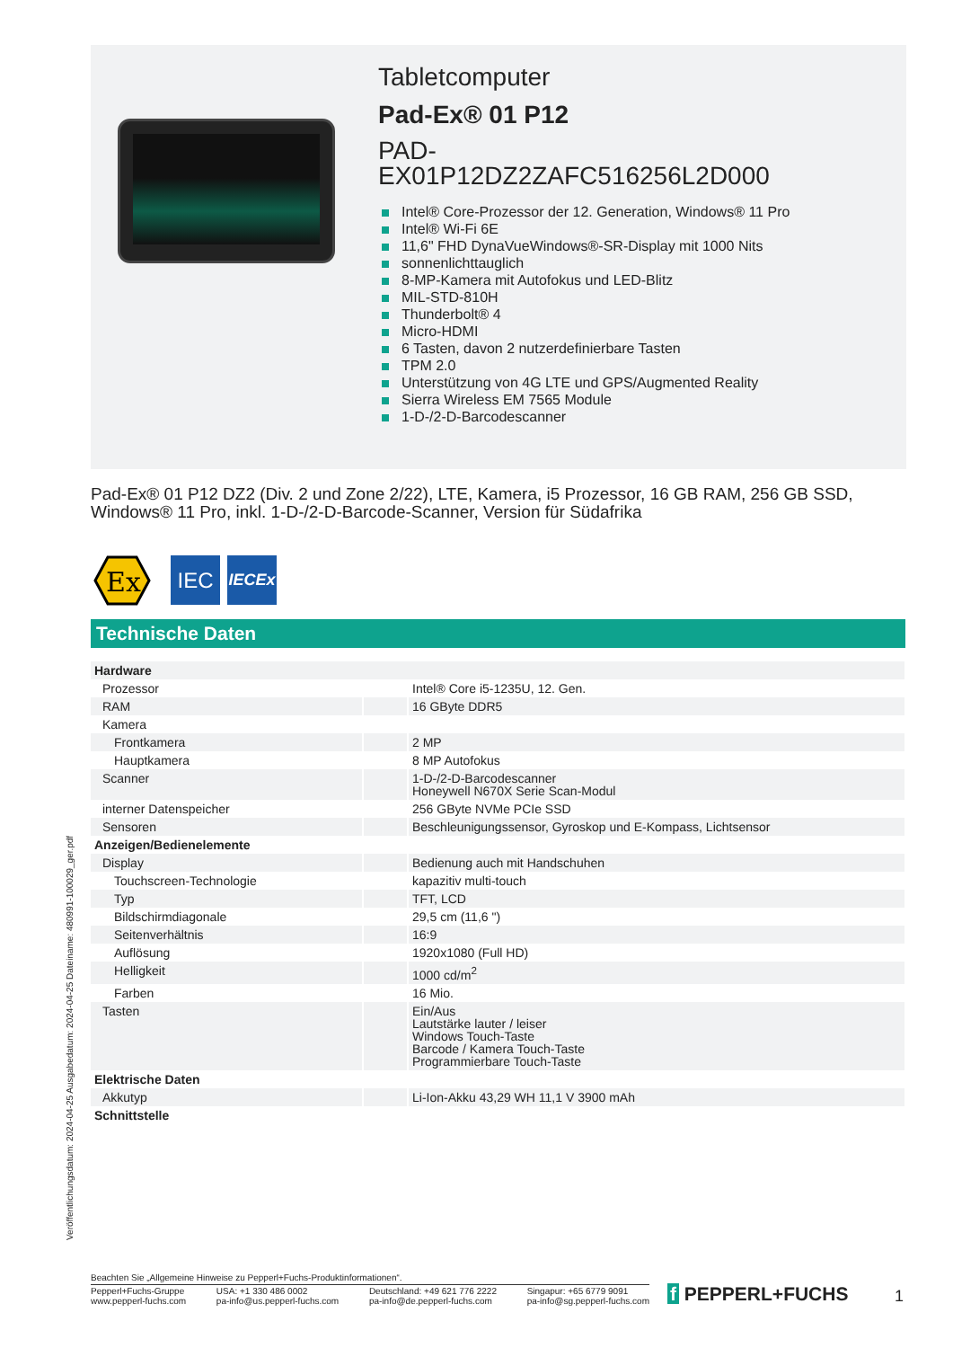Tabletcomputer
Pad-Ex® 01 P12
PAD-
EX01P12DZ2ZAFC516256L2D000
Intel® Core-Prozessor der 12. Generation, Windows® 11 Pro
Intel® Wi-Fi 6E
11,6" FHD DynaVueWindows®-SR-Display mit 1000 Nits
sonnenlichttauglich
8-MP-Kamera mit Autofokus und LED-Blitz
MIL-STD-810H
Thunderbolt® 4
Micro-HDMI
6 Tasten, davon 2 nutzerdefinierbare Tasten
TPM 2.0
Unterstützung von 4G LTE und GPS/Augmented Reality
Sierra Wireless EM 7565 Module
1-D-/2-D-Barcodescanner
Pad-Ex® 01 P12 DZ2 (Div. 2 und Zone 2/22), LTE, Kamera, i5 Prozessor, 16 GB RAM, 256 GB SSD, Windows® 11 Pro, inkl. 1-D-/2-D-Barcode-Scanner, Version für Südafrika
Ex
IEC
IECEx
Technische Daten
| Hardware | | |
| Prozessor | | Intel® Core i5-1235U, 12. Gen. |
| RAM | | 16 GByte DDR5 |
| Kamera | | |
| Frontkamera | | 2 MP |
| Hauptkamera | | 8 MP Autofokus |
| Scanner | | 1-D-/2-D-Barcodescanner Honeywell N670X Serie Scan-Modul |
| interner Datenspeicher | | 256 GByte NVMe PCIe SSD |
| Sensoren | | Beschleunigungssensor, Gyroskop und E-Kompass, Lichtsensor |
| Anzeigen/Bedienelemente | | |
| Display | | Bedienung auch mit Handschuhen |
| Touchscreen-Technologie | | kapazitiv multi-touch |
| Typ | | TFT, LCD |
| Bildschirmdiagonale | | 29,5 cm (11,6 ") |
| Seitenverhältnis | | 16:9 |
| Auflösung | | 1920x1080 (Full HD) |
| Helligkeit | | 1000 cd/m<sup>2</sup> |
| Farben | | 16 Mio. |
| Tasten | | Ein/Aus Lautstärke lauter / leiser Windows Touch-Taste Barcode / Kamera Touch-Taste Programmierbare Touch-Taste |
| Elektrische Daten | | |
| Akkutyp | | Li-Ion-Akku 43,29 WH 11,1 V 3900 mAh |
| Schnittstelle | | |
Veröffentlichungsdatum: 2024-04-25 Ausgabedatum: 2024-04-25 Dateiname: 480991-100029_ger.pdf
Beachten Sie „Allgemeine Hinweise zu Pepperl+Fuchs-Produktinformationen“.
Pepperl+Fuchs-Gruppe
www.pepperl-fuchs.com
USA: +1 330 486 0002
pa-info@us.pepperl-fuchs.com
Deutschland: +49 621 776 2222
pa-info@de.pepperl-fuchs.com
Singapur: +65 6779 9091
pa-info@sg.pepperl-fuchs.com
f PEPPERL+FUCHS 1